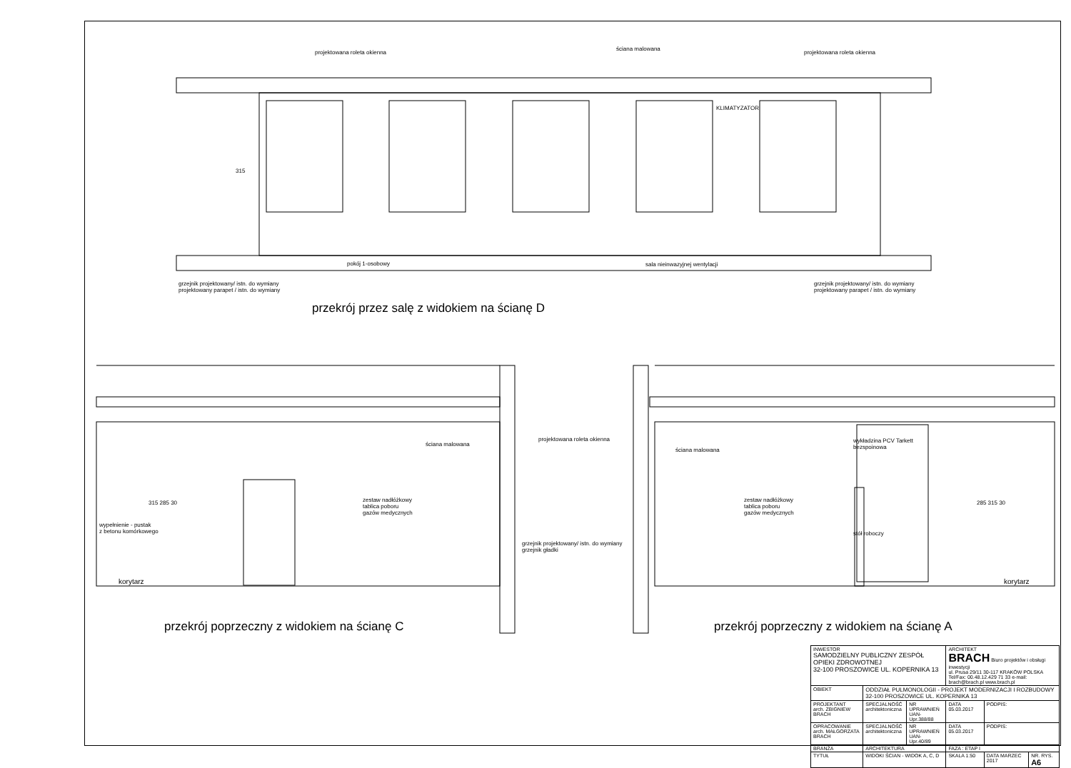projektowana roleta okienna
ściana malowana
projektowana roleta okienna
KLIMATYZATOR
pokój 1-osobowy sala nieinwazyjnej wentylacji
grzejnik projektowany/ istn. do wymiany
projektowany parapet / istn. do wymiany
grzejnik projektowany/ istn. do wymiany
projektowany parapet / istn. do wymiany
315
przekrój przez salę z widokiem na ścianę D
projektowana roleta okienna
ściana malowana
ściana malowana
wykładzina PCV Tarkett
bezspoinowa
zestaw nadłóżkowy
tablica poboru
gazów medycznych
zestaw nadłóżkowy
tablica poboru
gazów medycznych
wypełnienie - pustak
z betonu komórkowego
stół roboczy
grzejnik projektowany/ istn. do wymiany
grzejnik gładki
korytarz korytarz
315 285 30 285 315 30
przekrój poprzeczny z widokiem na ścianę C
przekrój poprzeczny z widokiem na ścianę A
| INWESTOR SAMODZIELNY PUBLICZNY ZESPÓŁ OPIEKI ZDROWOTNEJ 32-100 PROSZOWICE UL. KOPERNIKA 13 | | | ARCHITEKT BRACH Biuro projektów i obsługi inwestycji ul. Prusa 29/11 30-117 KRAKÓW POLSKA Tel/Fax: 00.48.12.429 71 33 e-mail: brach@brach.pl www.brach.pl | | |
| OBIEKT | ODDZIAŁ PULMONOLOGII - PROJEKT MODERNIZACJI I ROZBUDOWY 32-100 PROSZOWICE UL. KOPERNIKA 13 | | | | |
| PROJEKTANT arch. ZBIGNIEW BRACH | SPECJALNOŚĆ architektoniczna | NR UPRAWNIEŃ UAN- Upr.388/88 | DATA 05.03.2017 | PODPIS: | |
| OPRACOWANIE arch. MAŁGORZATA BRACH | SPECJALNOŚĆ architektoniczna | NR UPRAWNIEŃ UAN- Upr.40/89 | DATA 05.03.2017 | PODPIS: | |
| BRANŻA | ARCHITEKTURA | | FAZA : ETAP I | | |
| TYTUŁ | WIDOKI ŚCIAN - WIDOK A, C, D | | SKALA 1:50 | DATA MARZEC 2017 | NR. RYS. A6 |